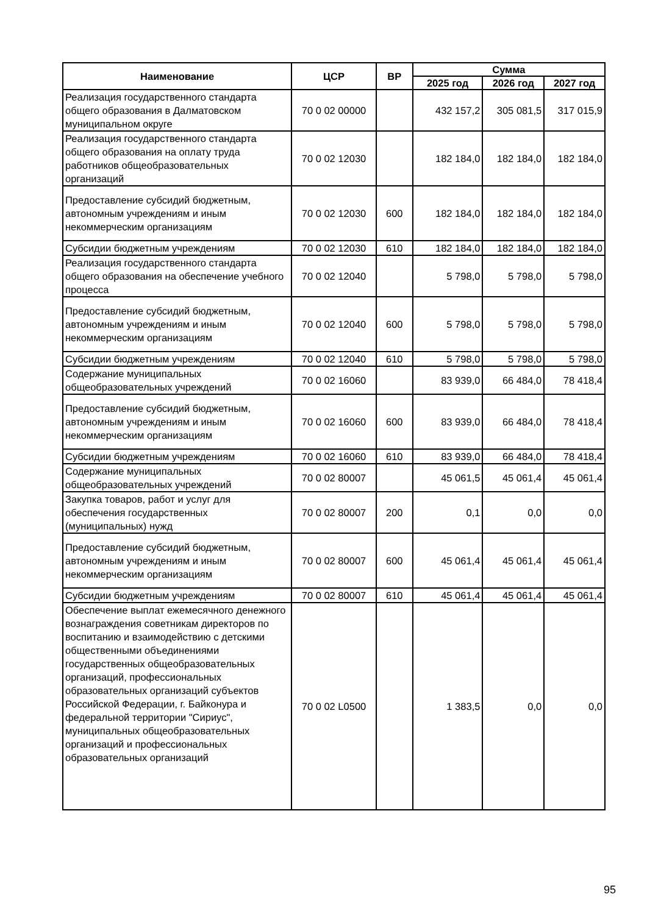| Наименование | ЦСР | ВР | Сумма | | |
| --- | --- | --- | --- | --- | --- |
| | | | 2025 год | 2026 год | 2027 год |
| Реализация государственного стандарта общего образования в Далматовском муниципальном округе | 70 0 02 00000 | | 432 157,2 | 305 081,5 | 317 015,9 |
| Реализация государственного стандарта общего образования на оплату труда работников общеобразовательных организаций | 70 0 02 12030 | | 182 184,0 | 182 184,0 | 182 184,0 |
| Предоставление субсидий бюджетным, автономным учреждениям и иным некоммерческим организациям | 70 0 02 12030 | 600 | 182 184,0 | 182 184,0 | 182 184,0 |
| Субсидии бюджетным учреждениям | 70 0 02 12030 | 610 | 182 184,0 | 182 184,0 | 182 184,0 |
| Реализация государственного стандарта общего образования на обеспечение учебного процесса | 70 0 02 12040 | | 5 798,0 | 5 798,0 | 5 798,0 |
| Предоставление субсидий бюджетным, автономным учреждениям и иным некоммерческим организациям | 70 0 02 12040 | 600 | 5 798,0 | 5 798,0 | 5 798,0 |
| Субсидии бюджетным учреждениям | 70 0 02 12040 | 610 | 5 798,0 | 5 798,0 | 5 798,0 |
| Содержание муниципальных общеобразовательных учреждений | 70 0 02 16060 | | 83 939,0 | 66 484,0 | 78 418,4 |
| Предоставление субсидий бюджетным, автономным учреждениям и иным некоммерческим организациям | 70 0 02 16060 | 600 | 83 939,0 | 66 484,0 | 78 418,4 |
| Субсидии бюджетным учреждениям | 70 0 02 16060 | 610 | 83 939,0 | 66 484,0 | 78 418,4 |
| Содержание муниципальных общеобразовательных учреждений | 70 0 02 80007 | | 45 061,5 | 45 061,4 | 45 061,4 |
| Закупка товаров, работ и услуг для обеспечения государственных (муниципальных) нужд | 70 0 02 80007 | 200 | 0,1 | 0,0 | 0,0 |
| Предоставление субсидий бюджетным, автономным учреждениям и иным некоммерческим организациям | 70 0 02 80007 | 600 | 45 061,4 | 45 061,4 | 45 061,4 |
| Субсидии бюджетным учреждениям | 70 0 02 80007 | 610 | 45 061,4 | 45 061,4 | 45 061,4 |
| Обеспечение выплат ежемесячного денежного вознаграждения советникам директоров по воспитанию и взаимодействию с детскими общественными объединениями государственных общеобразовательных организаций, профессиональных образовательных организаций субъектов Российской Федерации, г. Байконура и федеральной территории "Сириус", муниципальных общеобразовательных организаций и профессиональных образовательных организаций | 70 0 02 L0500 | | 1 383,5 | 0,0 | 0,0 |
95